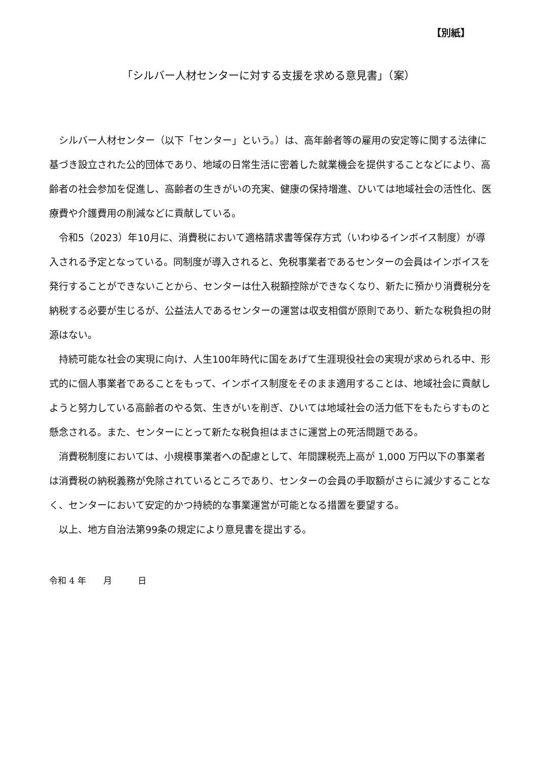【別紙】
「シルバー人材センターに対する支援を求める意見書」（案）
シルバー人材センター（以下「センター」という。）は、高年齢者等の雇用の安定等に関する法律に基づき設立された公的団体であり、地域の日常生活に密着した就業機会を提供することなどにより、高齢者の社会参加を促進し、高齢者の生きがいの充実、健康の保持増進、ひいては地域社会の活性化、医療費や介護費用の削減などに貢献している。
令和5（2023）年10月に、消費税において適格請求書等保存方式（いわゆるインボイス制度）が導入される予定となっている。同制度が導入されると、免税事業者であるセンターの会員はインボイスを発行することができないことから、センターは仕入税額控除ができなくなり、新たに預かり消費税分を納税する必要が生じるが、公益法人であるセンターの運営は収支相償が原則であり、新たな税負担の財源はない。
持続可能な社会の実現に向け、人生100年時代に国をあげて生涯現役社会の実現が求められる中、形式的に個人事業者であることをもって、インボイス制度をそのまま適用することは、地域社会に貢献しようと努力している高齢者のやる気、生きがいを削ぎ、ひいては地域社会の活力低下をもたらすものと懸念される。また、センターにとって新たな税負担はまさに運営上の死活問題である。
消費税制度においては、小規模事業者への配慮として、年間課税売上高が 1,000 万円以下の事業者は消費税の納税義務が免除されているところであり、センターの会員の手取額がさらに減少することなく、センターにおいて安定的かつ持続的な事業運営が可能となる措置を要望する。
以上、地方自治法第99条の規定により意見書を提出する。
令和 4 年　　月　　　日